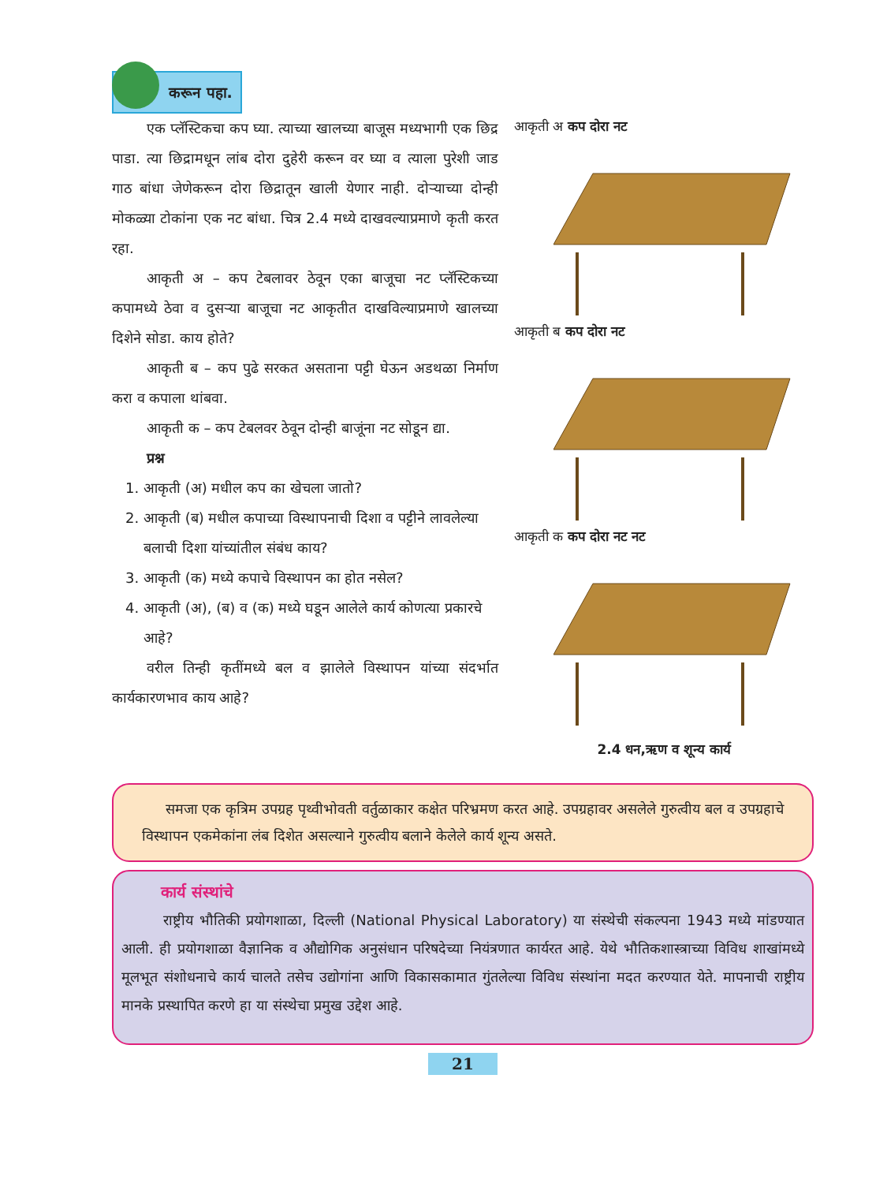करून पहा.
एक प्लॅस्टिकचा कप घ्या. त्याच्या खालच्या बाजूस मध्यभागी एक छिद्र पाडा. त्या छिद्रामधून लांब दोरा दुहेरी करून वर घ्या व त्याला पुरेशी जाड गाठ बांधा जेणेकरून दोरा छिद्रातून खाली येणार नाही. दोऱ्याच्या दोन्ही मोकळ्या टोकांना एक नट बांधा. चित्र 2.4 मध्ये दाखवल्याप्रमाणे कृती करत रहा.
आकृती अ – कप टेबलावर ठेवून एका बाजूचा नट प्लॅस्टिकच्या कपामध्ये ठेवा व दुसऱ्या बाजूचा नट आकृतीत दाखविल्याप्रमाणे खालच्या दिशेने सोडा. काय होते?
आकृती ब – कप पुढे सरकत असताना पट्टी घेऊन अडथळा निर्माण करा व कपाला थांबवा.
आकृती क – कप टेबलवर ठेवून दोन्ही बाजूंना नट सोडून द्या.
प्रश्न
1. आकृती (अ) मधील कप का खेचला जातो?
2. आकृती (ब) मधील कपाच्या विस्थापनाची दिशा व पट्टीने लावलेल्या बलाची दिशा यांच्यांतील संबंध काय?
3. आकृती (क) मध्ये कपाचे विस्थापन का होत नसेल?
4. आकृती (अ), (ब) व (क) मध्ये घडून आलेले कार्य कोणत्या प्रकारचे आहे?
वरील तिन्ही कृतींमध्ये बल व झालेले विस्थापन यांच्या संदर्भात कार्यकारणभाव काय आहे?
आकृती अ कप दोरा नट
आकृती ब कप दोरा नट
आकृती क कप दोरा नट नट
2.4 धन,ऋण व शून्य कार्य
समजा एक कृत्रिम उपग्रह पृथ्वीभोवती वर्तुळाकार कक्षेत परिभ्रमण करत आहे. उपग्रहावर असलेले गुरुत्वीय बल व उपग्रहाचे विस्थापन एकमेकांना लंब दिशेत असल्याने गुरुत्वीय बलाने केलेले कार्य शून्य असते.
कार्य संस्थांचे
राष्ट्रीय भौतिकी प्रयोगशाळा, दिल्ली (National Physical Laboratory) या संस्थेची संकल्पना 1943 मध्ये मांडण्यात आली. ही प्रयोगशाळा वैज्ञानिक व औद्योगिक अनुसंधान परिषदेच्या नियंत्रणात कार्यरत आहे. येथे भौतिकशास्त्राच्या विविध शाखांमध्ये मूलभूत संशोधनाचे कार्य चालते तसेच उद्योगांना आणि विकासकामात गुंतलेल्या विविध संस्थांना मदत करण्यात येते. मापनाची राष्ट्रीय मानके प्रस्थापित करणे हा या संस्थेचा प्रमुख उद्देश आहे.
21